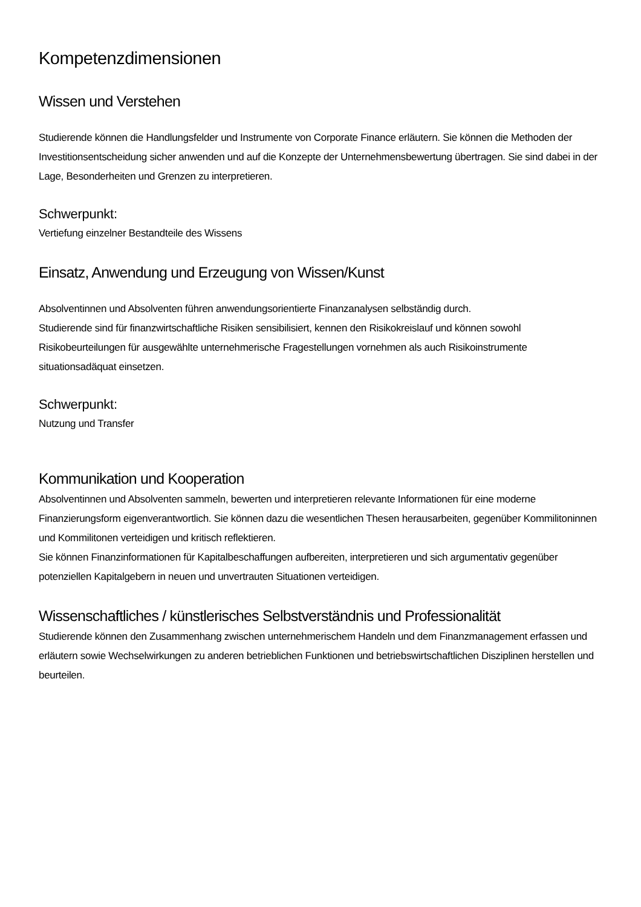Kompetenzdimensionen
Wissen und Verstehen
Studierende können die Handlungsfelder und Instrumente von Corporate Finance erläutern. Sie können die Methoden der Investitionsentscheidung sicher anwenden und auf die Konzepte der Unternehmensbewertung übertragen. Sie sind dabei in der Lage, Besonderheiten und Grenzen zu interpretieren.
Schwerpunkt:
Vertiefung einzelner Bestandteile des Wissens
Einsatz, Anwendung und Erzeugung von Wissen/Kunst
Absolventinnen und Absolventen führen anwendungsorientierte Finanzanalysen selbständig durch.
Studierende sind für finanzwirtschaftliche Risiken sensibilisiert, kennen den Risikokreislauf und können sowohl Risikobeurteilungen für ausgewählte unternehmerische Fragestellungen vornehmen als auch Risikoinstrumente situationsadäquat einsetzen.
Schwerpunkt:
Nutzung und Transfer
Kommunikation und Kooperation
Absolventinnen und Absolventen sammeln, bewerten und interpretieren relevante Informationen für eine moderne Finanzierungsform eigenverantwortlich. Sie können dazu die wesentlichen Thesen herausarbeiten, gegenüber Kommilitoninnen und Kommilitonen verteidigen und kritisch reflektieren.
Sie können Finanzinformationen für Kapitalbeschaffungen aufbereiten, interpretieren und sich argumentativ gegenüber potenziellen Kapitalgebern in neuen und unvertrauten Situationen verteidigen.
Wissenschaftliches / künstlerisches Selbstverständnis und Professionalität
Studierende können den Zusammenhang zwischen unternehmerischem Handeln und dem Finanzmanagement erfassen und erläutern sowie Wechselwirkungen zu anderen betrieblichen Funktionen und betriebswirtschaftlichen Disziplinen herstellen und beurteilen.